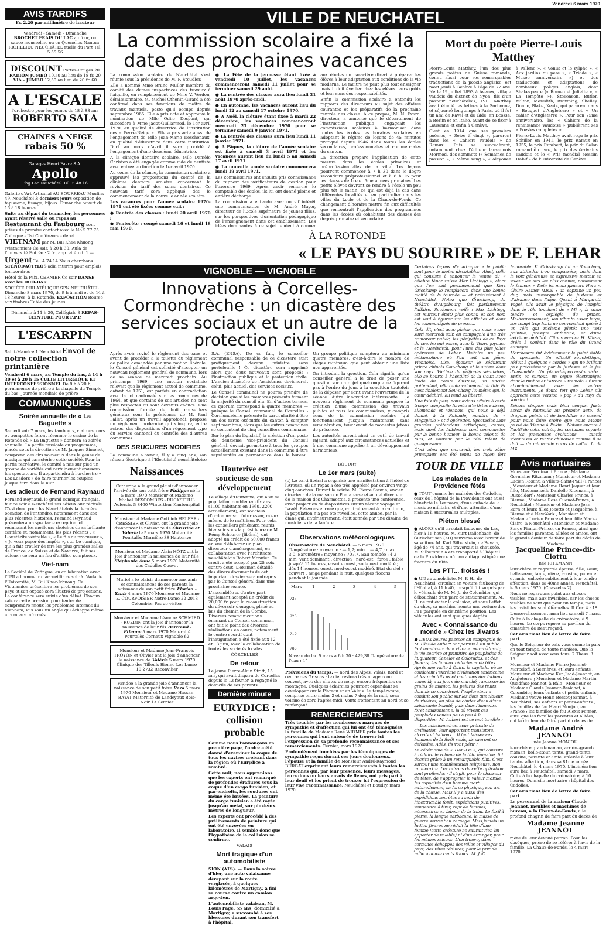Vendredi 6 mars 1970
AVIS TARDIFS
Fr. 2.20 par millimètre de hauteur
Vendredi - Samedi - Dimanche
BROCHET FRAIS DU LAC au four, ou sauce mousseline ou en Quenelles Nantua
RICHELIEU NEUCHÂTEL ruelle du Port Tél. 5 55 56
DISCOUNT Portes-Rouges 20
RADION JUMBO 10,50 au lieu de 18 fr. 20
VIA - JUMBO 12,50 au lieu de 20 fr. 60
A L'ESCALE
l'orchestre pour les jeunes de 18 à 88 ans
ROBERTO SALA
CHAINES A NEIGE
rabais 50 %
Garages Henri Favre S.A.
Apollo
Fbg Lac Neuchâtel Tél. 5 48 16
Galerie d'Art Artisanal AU BOURREAU Moulins 49, Neuchâtel 3 derniers jours exposition de tapisserie, tissage, bijoux. Dimanche ouvert de 16 à 18 heures
Suite au départ du tenancier, les personnes ayant réservé salle ou repas au Restaurant du Faubourg sont priées de prendre contact avec le No 5 77 75.
Zofingue - Usi Conférence - débat VIETNAM par M. Bui Khae Khuong (Vietnamien) Ce soir, à 20 h 30, Aula de l'université Entrée : 2 fr., app. et étud. 1.—
Urgent Tél. 4 74 14 Nous cherchons STÉNODACTYLOS adia interim pour emplois temporaires
Hôtel de la Paix, CERNIER Ce soir DANSE avec les DUO-BAR
SOCIÉTÉ PHILATÉLIQUE SPN NEUCHÂTEL Dimanche 8 mars 1970, de 9 h à midi et de 14 à 18 heures, à la Rotonde, EXPOSITION Bourse aux timbres Table des jeunes
Dimanche à 11 h 30, Collégiale 3 REPAS-CEINTURE POUR P.P.P.
L'ESCARPIN
Saint-Maurice 1 Neuchâtel Envol de notre collection printanière
Vendredi 6 mars, au Temple du bas, à 14 h 30 et à 20 h 15 CULTE LITURGIQUE ET INTERCONFESSIONNEL De 8 h à 20 h, permanence de prière à la chapelle du Temple du bas. Journée mondiale de prière
COMMUNIQUÉS
Soirée annuelle de « La Baguette »
Samedi soir 7 mars, les tambours, clairons, cors et trompettes feront résonner le casino de la Rotonde où « La Baguette » donnera sa soirée annuelle. La partie musicale du programme, placée sous la direction de M. Jacques Simonet, comprend des airs nouveaux dans le genre de musique qui caractérise cette société. Pour la partie récréative, le comité a mis sur pied un groupe de variétés qui certainement amusera les spectateurs. Il appartiendra à l'orchestre « Les Leaders » de faire tourner les couples jusque tard dans la nuit.
Les adieux de Fernand Raynaud
Fernand Reynaud, le grand comique français, fait ce soir à Neuchâtel ses adieux aux récitals. C'est donc pour les Neuchâtelois la dernière occasion de l'entendre, notamment dans ses plus récentes histoires. Fernand Reynaud présentera un spectacle exceptionnel réunissant les meilleurs sketches de sa brillante carrière et, notamment, les plus récents : « L'austérité véritable », « Le fils du procureur », « Je veux payer des impôts », etc. Le comique, qui a fait crouler de rire les plus grandes salles de France, de Suisse et de Navarre, fait ses adieux : ce sera un feu d'artifice somptueux.
Viet-nam
La Société de Zofingue, en collaboration avec l'USI a l'honneur d'accueillir ce soir à l'Aula de l'Université, M. Bui Khac-Ichuong. Ce Vietnamien présentera les problèmes de son pays et son exposé sera illustré de projections. La conférence sera suivie d'un débat. Chacun saisira cette occasion pour tenter de comprendre mieux les problèmes internes du Viet-nam, vus sous un angle qui échappe même aux mieux informés.
VILLE DE NEUCHATEL
La commission scolaire a fixé la date des prochaines vacances
La commission scolaire de Neuchâtel s'est réunie sous la présidence de M. F. Steudler.
Elle a nommé Mme Bruno Muller membre du comité des dames inspectrices des travaux à l'aiguille, en remplacement de Mme V. Verdon, démissionnaire. M. Michel Othenin-Girard a été confirmé dans ses fonctions de maître de travaux manuels, poste qu'il occupe depuis septembre 1965. Elle a pris acte et approuvé la nomination de Mlle Odile Despont, qui succédera à Mme Jacot-Guillarmod, le 1er avril 1970, en qualité de directrice de l'institution des « Perce-Neige ». Elle a pris acte aussi de l'engagement de Mlle Joan-Marie Deschenaux, en qualité d'éducatrice dans cette institution. D'ici au mois d'avril il sera procédé à l'engagement d'une deuxième éducatrice.
A la clinique dentaire scolaire, Mlle Danièle Christen a été engagée comme aide de dentiste avec entrée en fonction le 1er avril 1970.
Au cours de la séance, la commission scolaire a approuvé les propositions du comité de la clinique dentaire scolaire concernant la revision du tarif des soins dentaires. Ce nouveau tarif sera appliqué dès le commencement de la nouvelle année scolaire.
Les vacances pour l'année scolaire 1970-1971 ont été fixées comme suit :
● Rentrée des classes : lundi 20 avril 1970 ;
● Pentecôte : congé samedi 16 et lundi 18 mai 1970.
● La Fête de la jeunesse étant fixée à vendredi 10 juillet, les vacances commenceront samedi 11 juillet pour se terminer samedi 29 août.
● La rentrée des classes aura lieu lundi 31 août 1970 après-midi.
● En automne, les vacances auront lieu du lundi 12 au samedi 17 octobre 1970.
● A Noël, la clôture étant fixée à mardi 22 décembre, les vacances commenceront mercredi 23 décembre 1970 pour se terminer samedi 9 janvier 1971.
● La rentrée des classes aura lieu lundi 11 janvier 1971.
● A Pâques, la clôture de l'année scolaire est fixée à samedi 3 avril 1971 et les vacances auront lieu du lundi 5 au samedi 17 avril 1971.
● La nouvelle année scolaire commencera lundi 19 avril 1971.
Les commissaires ont ensuite pris connaissance du rapport des vérificateurs de gestion pour l'exercice 1969. Après avoir remercié le comptable des écoles, ils lui ont donné pleine et entière décharge.
La commission a entendu avec un vif intérêt une communication de M. André Mayor, directeur de l'Ecole supérieure de jeunes filles, sur les perspectives d'orientation pédagogique de l'enseignement dans cet établissement. Les idées dominantes à ce sujet tendent à donner aux études un caractère direct à préparer les élèves à leur adaptation aux conditions de la vie moderne. Le maître ne peut plus tout enseigner mais il doit éveiller chez les élèves leurs goûts et leur sens des responsabilités.
Enfin la commission scolaire a entendu les rapports des directeurs au sujet des affaires courantes et les préparatifs de la prochaine rentrée des classe. A ce propos, M. N. Evard, directeur, a annoncé que le département de l'instruction publique engageait les commissions scolaires à harmoniser dans toutes les écoles les horaires scolaires en adoptant le régime de leçons de 45 minutes pratiqué depuis 1946 dans toutes les écoles secondaires, professionnelles et commerciales du canton.
La direction prépare l'application de cette mesure dans les écoles primaires et préprofessionnelles de la ville. Les leçons pourront commencer à 7 h 30 dans le degré secondaire préprofessionnel et à 8 h 15 pour les classes de 1re et 5me années primaires. Les petits élèves devront se rendre à l'école un peu plus tôt le matin, ce qui est déjà le cas dans différentes localités et en particulier dans les villes du Locle et de la Chaux-de-Fonds. Ce changement d'horaire mettra fin aux difficultés que rencontrait l'application des programmes dans les écoles où cohabitent des classes des degrés primaire et secondaire.
Mort du poète Pierre-Louis Matthey
Pierre-Louis Matthey, l'un des plus grands poètes de Suisse romande, connu aussi pour ses remarquables traductions de la poésie anglaise, est mort jeudi à Genève à l'âge de 77 ans. Né le 19 juillet 1893 à Avenex, village vaudois du district de Nyon, fils d'un pasteur neuchâtelois, P.-L. Matthey avait étudié les lettres à la Sorbonne, et séjourné longtemps à Paris, où il fut un ami de Ravel et de Gide, en Ecosse, à Berlin et en Italie, avant de se fixer à Lausanne et enfin à Genève.
C'est en 1914 que ses premiers poèmes, « Seize à vingt », parurent dans les « Cahiers vaudois » de Ramuz. Puis se succédèrent, notamment chez l'éditeur lausannois Mermod, des sommets (« Semaines de passion », « Même sang », « Alcyonée à Pallene », « Vénus et le sylphe », « Aux jardins du père », « Triade », « Musée anniversaire ») et des traductions et adaptations de nombreux poèges anglais, dont Shakespeare (« Romeo et Juliette », « La Tempête »), Stevenson, Butler, Milton, Meredith, Browning, Shelley, Donne, Blake, Keats, qui parurent dans « Bouquet d'Angleterre » et « Un cahier d'Angleterre ». Pour son 75me anniversaire, les « Cahiers de la renaissance vaudoise » publièrent ses « Poésies complètes ».
Pierre-Louis Matthey avait reçu le prix Schiller en 1941, le prix Ramuz en 1955, le prix Rambert, le prix du Salon romand du livre, le prix des écrivains vaudois et le « Pris mondial Nessim Habif » de l'Université de Genève.
À LA ROTONDE
« LE PAYS DU SOURIRE » DE F. LEHAR
VIGNOBLE — VIGNOBLE
Innovations à Corcelles-Cormondrèche : un dicastère des services sociaux et un autre de la protection civile
Après avoir revisé le règlement des eaux et avant de procéder à la toilette du règlement de police demandée par une motion libérale, le Conseil général est sollicité d'accepter un nouveau règlement général de commune, lors de sa séance de mercredi prochain. Au printemps 1969, une motion socialiste relevait que le règlement actuel de commune, datant de 1951, est parfois en contradiction avec la loi cantonale sur les communes de 1964, et que certains de ses articles ne sont plus respectés ou sont devenus caducs. Une commission formée de huit conseillers généraux sous la présidence de M. Paul Fallet, après un travail approfondi, propose un règlement modernisé qui s'inspire, entre actres, des dispositions d'un règoement type du service cantonal du contrôle des d'autres communes.
DES SRUCURES MODIFIES
La commune a vendu, il y a cinq ans, son réseau électrique à l'Electricité neuchâteloise S.A. (ENSA). De ce fait, le conseiller communal responsable de ce dicastère était pratiquement devenu ministre sans portefeuille ! Ce dicastère sera supprimé alors que deux nouveaux sont proposés : l'instruction publique et la protection civile. L'ancien dicastère de l'assistance deviendrait celui, plus actuel, des services sociaux.
Le Conseil communal ne pourra prendre de décision que si les membres présents forment la majorité du conseil élu. En d'autres termes, ce quorum correspond à quatre membres — puisque le Conseil communal de Corcelles - Cormondrèche présente la particularité d'être un des rares exécutifs du canton à compter sept membres, alors que les autres communes se contentent de cinq conseillers communaux.
Sur le plan du législatif, la création d'un poste de deuxième vice-président du Conseil général, devrait permettre à tous les groupes actuellement existant dans la commune d'être représentés en permanence dans le bureau. Un groupe politique comptera au minimum quatre membres, c'est-à-dire le nombre de sièges minimum que peut obtenir une liste non apparentée.
On introduit la question. Cela signifie qu'un conseiller général a le droit de poser une question sur un objet quelconque ne figurant pas à l'ordre du jour, à la condition toutefois de la déposer par écrit avant l'ouverture de la séance. Autre innovation intéressante : le nouveau règlement de commune propose la création d'une commission des travaux publics et tous les commissaires, y compris ceux de la commission scolaire qui fonctionnaient jusqu'à maintenant sans rémunération, toucheront de modestes jetons de présence.
Les autorités auront ainsi un outil de travail rajeuni, adapté aux circonstances actuelles et à une commune appelée à un développement harmonieux.
Naissances
Catherine a le grand plaisir d'annoncer l'arrivée de son petit frère Philippe né le 5 mars 1970 Monsieur et Madame Michel DESCOMBES - RUCKSTUHL Adlerstr. 5 8400 Winterthur Kantonspital
Monsieur et Madame Gottlieb HELFER - CRESSIER et Olivier, ont la grande joie d'annoncer la naissance de Christine et Valérie le 5 mars 1970 Maternité Pourtalès Marnière 38 Hauterive
Monsieur et Madame Alain HOTZ ont la joie d'annoncer la naissance de leur fille Stéphanie Anne 5 mars 1970 Maternité des Cadolles Couvet
Muriel a le plaisir d'annoncer aux amis et connaissances de ses parents la naissance de son petit frère Florian - Yanis 4 mars 1970 Monsieur et Madame E. COURVOISIER Notre-Dame 22 2013 Colombier Pas de visites
Monsieur et Madame Léandre SCHMIED - RUEDIN ont la joie d'annoncer la naissance de leur fils Bertrand - Etienne 5 mars 1970 Maternité Pourtalès Cornaux Vignoble 62
Monsieur et Madame Jean-François TROYON et Olivier ont la joie d'annoncer la naissance de Valérie 5 mars 1970 Clinique des Tilleuls Bienne Les Lunez 10 2732 Reconvilier
Faridee a la grande joie d'annoncer la naissance de son petit frère Reza 5 mars 1970 Monsieur et Madame Hassan BAYAT Maternité de Landeyeux Bois-Noir 13 Cernier
Hauterive est soucieuse de son développement
Le village d'Hauterive, qui a vu sa population doubler en dix ans (1100 habitants en 1960, 2200 actuellement), est soucieux d'ordonner son futur essor, mieux même, de le maîtriser. Pour cela, les conseillers généraux, réunis hier soir sous la présidence de M. Rémy Scheurer (libéral), ont adopté un crédit de 50,000 francs en vue d'élaborer un plan directeur d'aménagement, en collaboration avec l'architecte neuchâtelois Robert Monnier. Ce crédit a été accepté par 25 voix contre deux. L'examen détaillé des divers documents de cet important dossier sera entrepris par le Conseil général dans une prochaine séance.
L'assemblée a, d'autre part, également accepté un crédit de 20,000 fr. pour la reconstruction du déversoir d'orages, placé au bas du chemin de la Combe. Diverses communications émanant du Conseil communal, ont fait le point des diverses réalisations en cours, notamment le centre sportif dont l'inauguration a été fixée aux 12 et 13 juin, avec la collaboration de toutes les sociétés locales.
CORCELLES
De retour
Le jeune Pierre-Alain Stritt, 15 ans, qui avait disparu de Corcelles depuis le 13 février, a regagné le domicile de ses parents.
Dernière minute
EURYDICE : collision probable
Comme nous l'annonçons en première page, l'ordre a été donné d'examiner la coque de tous les navires croisant dans la région où l'Eurydice a sombré.
Cette nuit, nous apprenions que les experts ont remarqué de profondes éraflures sous la coque d'un cargo tunisien, et par endroits, les soudures ont même été brisées. La peinture du cargo tunisien a été rayée jusqu'au métal, sur plusieurs mètres de longueur.
Les experts ont procédé à des prélèvements de peinture qui ont été envoyées en laboratoire. Il semble donc que l'hypothèse de la collision se confirme.
VALAIS
Mort tragique d'un automobiliste
SION (ATS). — Dans la soirée d'hier, une auto valaisanne dérapant sur la route verglacée, à quelques kilomètres de Martigny, a fini sa course contre un camion argovien.
L'automobiliste valaisan, M. Louis Page, 55 ans, domicilié à Martigny, a succombé à ses blessures durant son transfert à l'hôpital.
BOUDRY
Le 1er mars (suite)
(c) Le parti libéral a organisé une manifestation à l'hôtel de l'Areuse, où un repas a été très apprécié par environ vingt-cinq convives. Durant la soirée, M. Pierre Sauvin, ancien directeur de la maison de Pontareuse et actuel directeur de la maison des Charmettes, a présenté une conférence, avec projection de diapositives sur un récent voyage en Israël. Relevons encore que, contrairement à la coutume, la population n'a pas été réveillée, cette année, par la diane qui, antérieurement, était sonnée par une dizaine de musiciens de la fanfare.
Observations météorologiques
Observatoire de Neuchâtel. — 5 mars 1970. Température : moyenne : — 1,7; min. : — 4,7 ; max. : 3,0. Baromètre : moyenne : 707,7. Eau tombée : 4,2 mm. Vent dominant : direction : nord-est ; force : faible jusqu'à 11 heures, ensuite ouest, sud-ouest modéré ; dès 14 heures, ouest, nord-ouest modéré. Etat du ciel : couvert ; neige pendant la nuit, quelques flocons pendant la journée.
Mars
1
2
3
4
5
735
720
710
700
Niveau du lac 5 mars à 6 h 30 : 429,38 Température de l'eau : 4°
Prévisions du temps. — nord des Alpes, Valais, nord et centre des Grisons : le ciel restera très nuageux ou couvert, avec des chutes de neige encore fréquentes en montagne. Quelques éclaircies pourront cependant se développer sur le Plateau et en Valais. La température, comprise entre moins 2 et moins 7 degrés la nuit, sera voisine de zéro l'après-midi. Vents s'orientant au nord et se renforçant.
REMERCIEMENTS
Très touchée par les nombreuses marques de sympathie et d'affection qui lui ont été témoignées, la famille de Madame René WIDMER prie toutes les personnes qui l'ont entourée de trouver ici l'expression de sa profonde reconnaissance et ses remerciements. Cernier, mars 1970.
Profondément touchées par les témoignages de sympathie reçus durant ces jours douloureux, l'épouse et la famille de Monsieur André-Raymond BURGAT expriment leurs remerciements à toutes les personnes qui, par leur présence, leurs messages, leurs dons ou leurs envois de fleurs, ont pris part à leur deuil et les prient de trouver ici l'expression de leur vive reconnaissance. Neuchâtel et Boudry, mars 1970.
Certaines façons d'« attraper » le public sont pour le moins discutables. Ainsi, celle qui consiste à annoncer la venue du « célèbre ténor suisse Max Lichtegg », alors que l'on sait pertinemment que Kurt Grieskamp le remplacera dans une bonne moitié de la tournée — et précisément à Neuchâtel. Notez que Grieskamp, du théâtre d'Augsbourg, fait parfaitement l'affaire. Seulement voilà : Max Lichtegg est (surtout était) plus connu et son nom est seul à figurer sur les affiches et dans les communiqués de presse...
Cela dit, c'est avec plaisir que nous avons suivi mercredi soir, en compagnie d'un très nombreux public, les péripéties de ce Pays du sourire qui passe, avec la Veuve joyeuse et le Tsaréwitch, pour l'une des plus jolies opérettes de Lehar. Hsitoire un peu mélancolique où l'on voit une jeune Viennoise, Lisa, épouser le séduisant prince chinois Sou-chong et le suivre dans son pays. Victime de préjugés séculaires, elle se heurte à l'hostilité de la Cour. Avec l'aide du comte Gustave, un ancien prétendant, elle tente vainement de fuir. Et c'est finalement Sou-chong lui-même qui, le cœur déchiré, lui rend sa liberté.
Une fois de plus, nous avions affaire à cette troupe composite formée d'artistes suisses, allemands et viennois, qui nous a déjà donné, à la Rotonde, nombre de « Singspiele » et d'opérettes. Spectacles sans grandes prétentions artistiques, certes, mais dont les faiblesses sont compensées par la bonne humeur, la bonne volonté de tous, et souvent par le réel talent de quelques-uns.
C'est ainsi que mercredi, les trois rôles principaux ont été tenus de façon fort honorable. K. Grieskamp fut un Sou-chong aux attitudes trop compassées, mais dont la voix généreuse et expressive mettait en valeur les airs les plus connus, notamment le fameux « Dein ist mein ganzers Herz ». Claire Rainer (Lisa) : un soprano un peu dur, mais remarquable de justesse et d'aisance dans l'aigu. Quant à Margareth Vogel, elle avait le physique de l'emploi dans le rôle touchant de « Mi », la sœur tendre et espiègle du prince. Malheureusement, son vibrato assez large, ses tempi trop lents ne convenaient guère à un rôle qui réclame plutôt une voix pointue, presque enfantine, et d'une extrême mobilité. Citons encore H. Kölzer, drôle à souhait dans le rôle du Grand eunuque.
L'orchestre fut évidemment le point faible du spectacle. Un effectif squelettique, réduit à quelques « cordes » qui ne brillent pas précisément par la justesse et le jeu d'ensemble. Un pianiste-percussionniste... Enfin et surtout, un orgue électronique dont le timbre et l'atroce « tremolo » furent abominablement avec les autres instruments. Je doute fort que Lehar eût apprécié cette version « pop » du Pays du sourire !
Décors simples mais bien conçus. Juste assez de fauteuils au premier acte, de dragons peints et de bouddhas au second pour nous faire croire que nous avions passé de Vienne à Pékin... Notons encore à l'actif de cette soirée, les costumes seyants et les gracieuses évolutions — tantôt viennoises et tantôt chinoises comme il se doit — du minuscule corps de ballet. L. de Mv.
TOUR DE VILLE
Les malades de la Providence fêtés
● TOUT comme les malades des Cadolles, ceux de l'hôpital de la Providence ont aussi bénéficié le 1er mars, d'une aubade de la musique militaire et d'une attention d'une maison à succursales multiples.
Piéton blessé
● ALORS qu'il circulait faubourg du Lac, hier à 15 heures, M. Kurt Dallenbach, de Gutischausen (ZH) renversa avec l'avant de sa voiture M. Karl Silberstein, de Bevaix, âgé de 74 ans, qui traversait la chaussée. M. Silberstein a été transporté à l'hôpital de la Providence où l'on a diagnostiqué une fracture du tibia.
Les PTT... froissés !
● UN automobiliste, M. P. H., de Neuchâtel, circulait en voiture faubourg de l'Hôpital, à 11 h 40, lorsqu'il fut surpris par le véhicule de M. M. J., de Colombier, qui débouchait d'un parc de stationnement. M. H. ne put éviter la collision, et sous l'effet du choc, sa machine heurta une voiture des PTT parquée en deuxième position. Les véhicules ont subi quelques dégâts.
Avec « Connaissance du monde » Chez les Jivaros
● DEUX heures passées en compagnie de M. Claude Aubert ont permis à un public fort nombreux de « vivre », mercredi soir, la vie secrète et primitive de peuplades de l'Equateur, Canelos et Colorados, et des Jivaros, les fameux réducteurs de têtes. Après une visite à Quito, la capitale, où se coudoient l'extrême civilisation américaine et les primitifs us et coutumes des Indiens venus là, aux jours de marché, ramasser les grains de manioc, les pelures des fruits, dont ils se nourriront, l'explorateur a conduit son public sur les flots tumultueux de rivières, au pied de chutes d'eau d'une saisissante beauté, puis dans l'immense forêt amazonienne, là où vivent ces peuplades vouées peu à peu à la disparition. M. Aubert est ce mot terrible :
— Les missionnaires, sous prétexte de civilisation, leur apportent transistors, alcools et haillons... Il faut laisser ces hommes de la forêt seuls, ils sauront se défendre. Adès, ils vont périr !
La cérémonie de « Tsan-Tsa », qui consiste à réduire le volume de la tête humaine, fut décrite grâce à un remarquable film. C'est surtout une manifestation religieuse, non un meurtre. Les raisons de cette opération sont profondes : il s'agit, pour le chasseur de têtes, de s'approprier la valeur morale, les capacités d'un homme mort naturellement, sa force physique, son art de la chasse. Mais il y a aussi des expéditions secrètes au sein de l'inextricable forêt, expéditions punitives, vengeance à tirer, rapt de femmes, nécessaires au labeur de la tribu. Le fusil à pierre, la longue sarbacane, la masse de guerre servent au carnage. Mais jamais un Indien Jivaros ne réduit la tête d'une femme (cette créature ne saurait rien lui apporter de valable) ni d'un étranger, pour les mêmes raisons. L'on trouve, dans certaines échoppes des villes et villages du pays, des têtes réduites, pour le prix de mille à douze cents francs. M. J.-C.
Avis mortuaires
Monsieur Ferdinand Prince ; Madame Germaine Ritzmann ; Monsieur et Madame Lucien Rosant, à Villers-Saint-Paul (France) ; Monsieur et Madame Henri Jaquet et leur fille, Mademoiselle Danielle Ritzmann, à Dusseldorf ; Monsieur Charles Prince, à Bienne ; Madame Rose Guenot-Prince, à Neuchâtel ; Monsieur et Madame Jean Born et leurs filles Josette et Jacqueline, à Bienne et à New-York ; Monsieur et Madame Lucien Prince et leur fille Marie-Claire, à Neuchâtel ; Monsieur et Madame Serge Pianon-Prince, en France, ainsi que les familles parentes, alliées et amies, ont la grande douleur de faire part du décès de
Madame
Jacqueline Prince-dit-Clottu
née RITZMANN
leur chère et regrettée épouse, fille, sœur, belle-sœur, tante, nièce, cousine, parente et amie, enlevée subitement à leur tendre affection, dans sa 40me année. Neuchâtel, le 5 mars 1970. (Chasselas 2)
Nous ne regardons point aux choses visibles, mais aux invisibles, car les choses visibles ne sont que pour un temps, mais les invisibles sont éternelles. II Cor. 4 : 18.
L'ensevelissement aura lieu samedi 7 mars. Culte à la chapelle du crématoire, à 9 heures. Le corps repose au pavillon du cimetière de Beauregard.
Cet avis tient lieu de lettre de faire part
Que le Seigneur de paix vous donne la paix en tout temps, de toute manière. Que le Seigneur soit avec vous tous. 2 Thess. 3 : 16.
Monsieur et Madame Pierre Jeannot-Marceloff, à Serrières, et leurs enfants ; Monsieur et Madame Ken Judd-Jeannot, en Angleterre ; Monsieur et Madame Martin Quadfass-Jeannot, à Bâle ; Monsieur et Madame Claude Jeannot-Braichet, à Colombier, leurs enfants et petits-enfants ; Madame veuve Henri Bersot-Jeannot, à Neuchâtel, ses enfants et petits-enfants ; les familles de feu Henri Monjou, en France ; les familles de feu Alexis Ferrier, ainsi que les familles parentes et alliées, ont la douleur de faire part du décès de
Madame André JEANNOT
née Jeanne MONJOU
leur chère grand-maman, arrière-grand-maman, belle-sœur, tante, grand-tante, cousine, parente et amie, enlevée à leur tendre affection, dans sa 81me année. Neuchâtel, le 4 mars 1970. L'incinération aura lieu à Neuchâtel, samedi 7 mars. Culte à la chapelle du crématoire, à 10 heures. Domicile mortuaire : hôpital des Cadolles.
Cet avis tient lieu de lettre de faire part
Le personnel de la maison Claude Jeannot, meubles et machines de bureau, à la Chaux-de-Fonds, a le profond chagrin de faire part du décès de
Madame Jeanne JEANNOT
mère de leur dévoué patron. Pour les obsèques, prière de se référer à l'avis de la famille. La Chaux-de-Fonds, le 4 mars 1970.